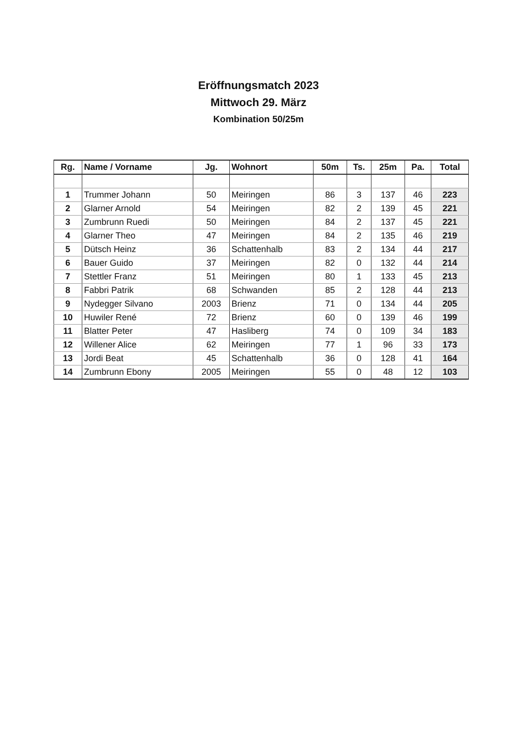Eröffnungsmatch 2023
Mittwoch 29. März
Kombination 50/25m
| Rg. | Name / Vorname | Jg. | Wohnort | 50m | Ts. | 25m | Pa. | Total |
| --- | --- | --- | --- | --- | --- | --- | --- | --- |
| 1 | Trummer Johann | 50 | Meiringen | 86 | 3 | 137 | 46 | 223 |
| 2 | Glarner Arnold | 54 | Meiringen | 82 | 2 | 139 | 45 | 221 |
| 3 | Zumbrunn Ruedi | 50 | Meiringen | 84 | 2 | 137 | 45 | 221 |
| 4 | Glarner Theo | 47 | Meiringen | 84 | 2 | 135 | 46 | 219 |
| 5 | Dütsch Heinz | 36 | Schattenhalb | 83 | 2 | 134 | 44 | 217 |
| 6 | Bauer Guido | 37 | Meiringen | 82 | 0 | 132 | 44 | 214 |
| 7 | Stettler Franz | 51 | Meiringen | 80 | 1 | 133 | 45 | 213 |
| 8 | Fabbri Patrik | 68 | Schwanden | 85 | 2 | 128 | 44 | 213 |
| 9 | Nydegger Silvano | 2003 | Brienz | 71 | 0 | 134 | 44 | 205 |
| 10 | Huwiler René | 72 | Brienz | 60 | 0 | 139 | 46 | 199 |
| 11 | Blatter Peter | 47 | Hasliberg | 74 | 0 | 109 | 34 | 183 |
| 12 | Willener Alice | 62 | Meiringen | 77 | 1 | 96 | 33 | 173 |
| 13 | Jordi Beat | 45 | Schattenhalb | 36 | 0 | 128 | 41 | 164 |
| 14 | Zumbrunn Ebony | 2005 | Meiringen | 55 | 0 | 48 | 12 | 103 |